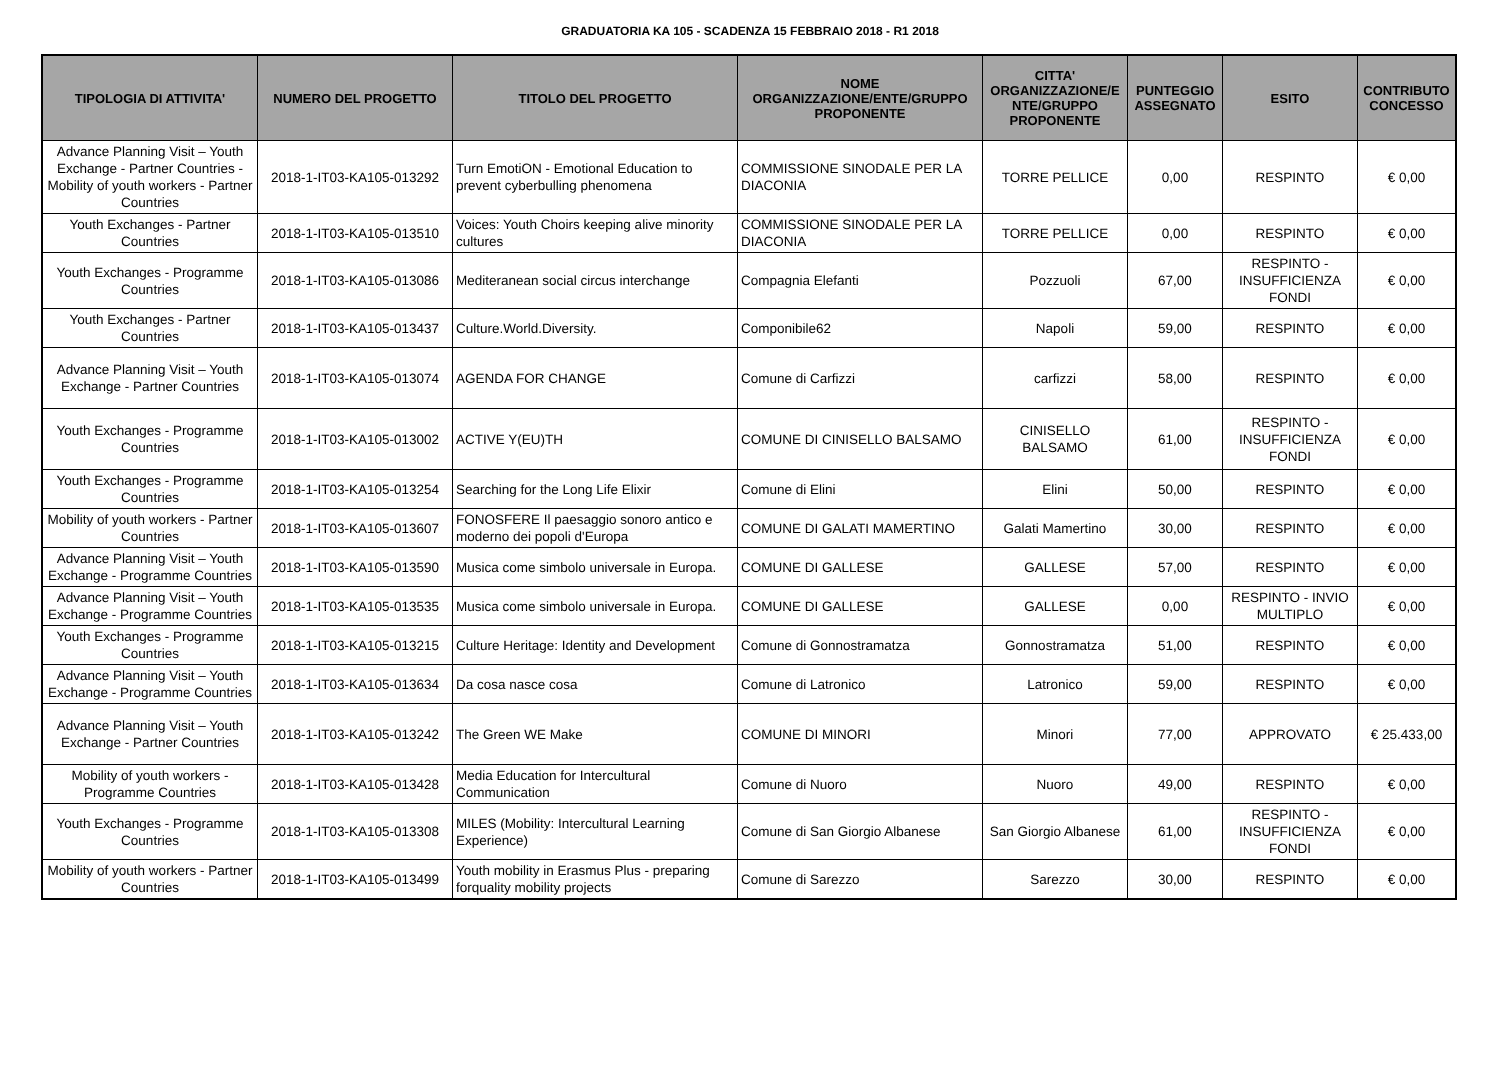GRADUATORIA KA 105 - SCADENZA 15 FEBBRAIO 2018 - R1 2018
| TIPOLOGIA DI ATTIVITA' | NUMERO DEL PROGETTO | TITOLO DEL PROGETTO | NOME ORGANIZZAZIONE/ENTE/GRUPPO PROPONENTE | CITTA' ORGANIZZAZIONE/E NTE/GRUPPO PROPONENTE | PUNTEGGIO ASSEGNATO | ESITO | CONTRIBUTO CONCESSO |
| --- | --- | --- | --- | --- | --- | --- | --- |
| Advance Planning Visit – Youth Exchange - Partner Countries - Mobility of youth workers - Partner Countries | 2018-1-IT03-KA105-013292 | Turn EmotiON - Emotional Education to prevent cyberbulling phenomena | COMMISSIONE SINODALE PER LA DIACONIA | TORRE PELLICE | 0,00 | RESPINTO | € 0,00 |
| Youth Exchanges - Partner Countries | 2018-1-IT03-KA105-013510 | Voices: Youth Choirs keeping alive minority cultures | COMMISSIONE SINODALE PER LA DIACONIA | TORRE PELLICE | 0,00 | RESPINTO | € 0,00 |
| Youth Exchanges - Programme Countries | 2018-1-IT03-KA105-013086 | Mediteranean social circus interchange | Compagnia Elefanti | Pozzuoli | 67,00 | RESPINTO - INSUFFICIENZA FONDI | € 0,00 |
| Youth Exchanges - Partner Countries | 2018-1-IT03-KA105-013437 | Culture.World.Diversity. | Componibile62 | Napoli | 59,00 | RESPINTO | € 0,00 |
| Advance Planning Visit – Youth Exchange - Partner Countries | 2018-1-IT03-KA105-013074 | AGENDA FOR CHANGE | Comune di Carfizzi | carfizzi | 58,00 | RESPINTO | € 0,00 |
| Youth Exchanges - Programme Countries | 2018-1-IT03-KA105-013002 | ACTIVE Y(EU)TH | COMUNE DI CINISELLO BALSAMO | CINISELLO BALSAMO | 61,00 | RESPINTO - INSUFFICIENZA FONDI | € 0,00 |
| Youth Exchanges - Programme Countries | 2018-1-IT03-KA105-013254 | Searching for the Long Life Elixir | Comune di Elini | Elini | 50,00 | RESPINTO | € 0,00 |
| Mobility of youth workers - Partner Countries | 2018-1-IT03-KA105-013607 | FONOSFERE Il paesaggio sonoro antico e moderno dei popoli d'Europa | COMUNE DI GALATI MAMERTINO | Galati Mamertino | 30,00 | RESPINTO | € 0,00 |
| Advance Planning Visit – Youth Exchange - Programme Countries | 2018-1-IT03-KA105-013590 | Musica come simbolo universale in Europa. | COMUNE DI GALLESE | GALLESE | 57,00 | RESPINTO | € 0,00 |
| Advance Planning Visit – Youth Exchange - Programme Countries | 2018-1-IT03-KA105-013535 | Musica come simbolo universale in Europa. | COMUNE DI GALLESE | GALLESE | 0,00 | RESPINTO - INVIO MULTIPLO | € 0,00 |
| Youth Exchanges - Programme Countries | 2018-1-IT03-KA105-013215 | Culture Heritage: Identity and Development | Comune di Gonnostramatza | Gonnostramatza | 51,00 | RESPINTO | € 0,00 |
| Advance Planning Visit – Youth Exchange - Programme Countries | 2018-1-IT03-KA105-013634 | Da cosa nasce cosa | Comune di Latronico | Latronico | 59,00 | RESPINTO | € 0,00 |
| Advance Planning Visit – Youth Exchange - Partner Countries | 2018-1-IT03-KA105-013242 | The Green WE Make | COMUNE DI MINORI | Minori | 77,00 | APPROVATO | € 25.433,00 |
| Mobility of youth workers - Programme Countries | 2018-1-IT03-KA105-013428 | Media Education for Intercultural Communication | Comune di Nuoro | Nuoro | 49,00 | RESPINTO | € 0,00 |
| Youth Exchanges - Programme Countries | 2018-1-IT03-KA105-013308 | MILES (Mobility: Intercultural Learning Experience) | Comune di San Giorgio Albanese | San Giorgio Albanese | 61,00 | RESPINTO - INSUFFICIENZA FONDI | € 0,00 |
| Mobility of youth workers - Partner Countries | 2018-1-IT03-KA105-013499 | Youth mobility in Erasmus Plus - preparing forquality mobility projects | Comune di Sarezzo | Sarezzo | 30,00 | RESPINTO | € 0,00 |